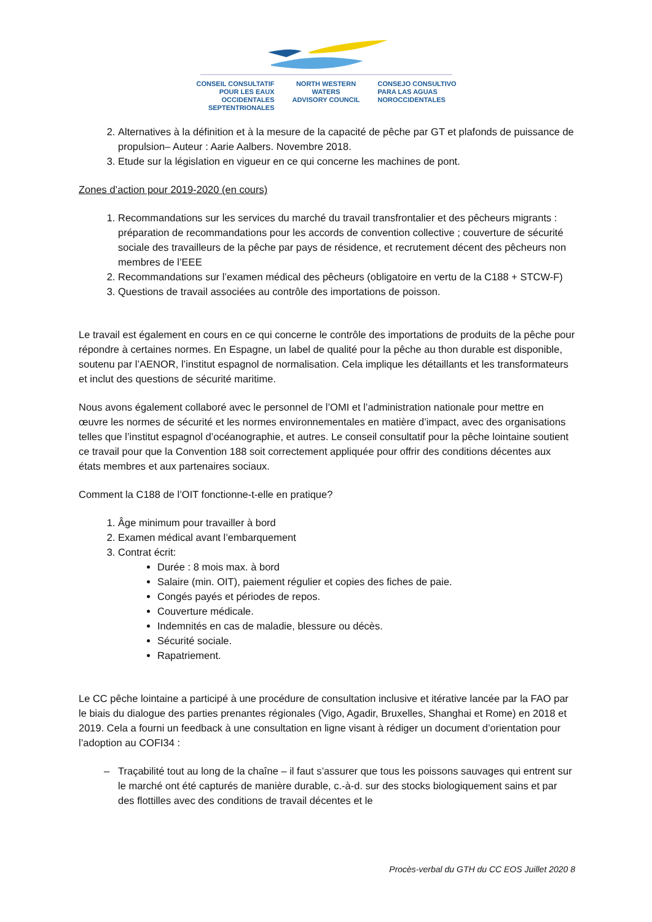CONSEIL CONSULTATIF POUR LES EAUX OCCIDENTALES SEPTENTRIONALES
NORTH WESTERN WATERS
ADVISORY COUNCIL
CONSEJO CONSULTIVO PARA LAS AGUAS NOROCCIDENTALES
2. Alternatives à la définition et à la mesure de la capacité de pêche par GT et plafonds de puissance de propulsion– Auteur : Aarie Aalbers. Novembre 2018.
3. Etude sur la législation en vigueur en ce qui concerne les machines de pont.
Zones d’action pour 2019-2020 (en cours)
1. Recommandations sur les services du marché du travail transfrontalier et des pêcheurs migrants : préparation de recommandations pour les accords de convention collective ; couverture de sécurité sociale des travailleurs de la pêche par pays de résidence, et recrutement décent des pêcheurs non membres de l’EEE
2. Recommandations sur l’examen médical des pêcheurs (obligatoire en vertu de la C188 + STCW-F)
3. Questions de travail associées au contrôle des importations de poisson.
Le travail est également en cours en ce qui concerne le contrôle des importations de produits de la pêche pour répondre à certaines normes. En Espagne, un label de qualité pour la pêche au thon durable est disponible, soutenu par l’AENOR, l’institut espagnol de normalisation. Cela implique les détaillants et les transformateurs et inclut des questions de sécurité maritime.
Nous avons également collaboré avec le personnel de l’OMI et l’administration nationale pour mettre en œuvre les normes de sécurité et les normes environnementales en matière d’impact, avec des organisations telles que l’institut espagnol d’océanographie, et autres. Le conseil consultatif pour la pêche lointaine soutient ce travail pour que la Convention 188 soit correctement appliquée pour offrir des conditions décentes aux états membres et aux partenaires sociaux.
Comment la C188 de l’OIT fonctionne-t-elle en pratique?
1. Âge minimum pour travailler à bord
2. Examen médical avant l’embarquement
3. Contrat écrit:
Durée : 8 mois max. à bord
Salaire (min. OIT), paiement régulier et copies des fiches de paie.
Congés payés et périodes de repos.
Couverture médicale.
Indemnités en cas de maladie, blessure ou décès.
Sécurité sociale.
Rapatriement.
Le CC pêche lointaine a participé à une procédure de consultation inclusive et itérative lancée par la FAO par le biais du dialogue des parties prenantes régionales (Vigo, Agadir, Bruxelles, Shanghai et Rome) en 2018 et 2019. Cela a fourni un feedback à une consultation en ligne visant à rédiger un document d’orientation pour l’adoption au COFI34 :
Traçabilité tout au long de la chaîne – il faut s’assurer que tous les poissons sauvages qui entrent sur le marché ont été capturés de manière durable, c.-à-d. sur des stocks biologiquement sains et par des flottilles avec des conditions de travail décentes et le
Procès-verbal du GTH du CC EOS Juillet 2020 8